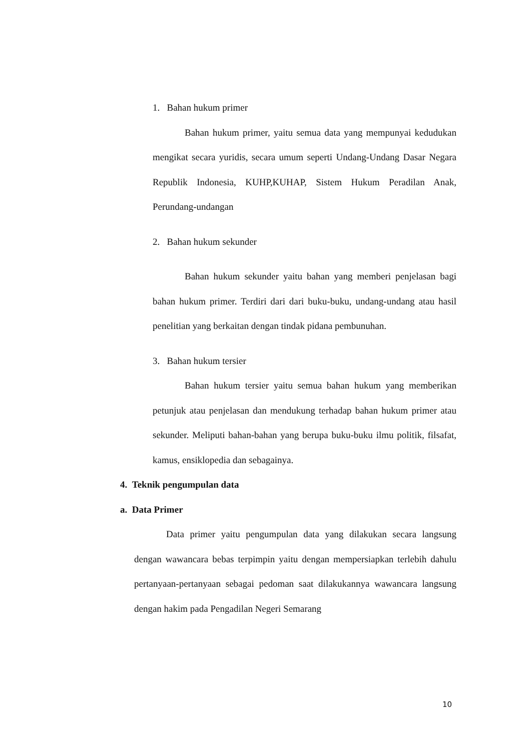1. Bahan hukum primer
Bahan hukum primer, yaitu semua data yang mempunyai kedudukan mengikat secara yuridis, secara umum seperti Undang-Undang Dasar Negara Republik Indonesia, KUHP,KUHAP, Sistem Hukum Peradilan Anak, Perundang-undangan
2. Bahan hukum sekunder
Bahan hukum sekunder yaitu bahan yang memberi penjelasan bagi bahan hukum primer. Terdiri dari dari buku-buku, undang-undang atau hasil penelitian yang berkaitan dengan tindak pidana pembunuhan.
3. Bahan hukum tersier
Bahan hukum tersier yaitu semua bahan hukum yang memberikan petunjuk atau penjelasan dan mendukung terhadap bahan hukum primer atau sekunder. Meliputi bahan-bahan yang berupa buku-buku ilmu politik, filsafat, kamus, ensiklopedia dan sebagainya.
4. Teknik pengumpulan data
a. Data Primer
Data primer yaitu pengumpulan data yang dilakukan secara langsung dengan wawancara bebas terpimpin yaitu dengan mempersiapkan terlebih dahulu pertanyaan-pertanyaan sebagai pedoman saat dilakukannya wawancara langsung dengan hakim pada Pengadilan Negeri Semarang
10